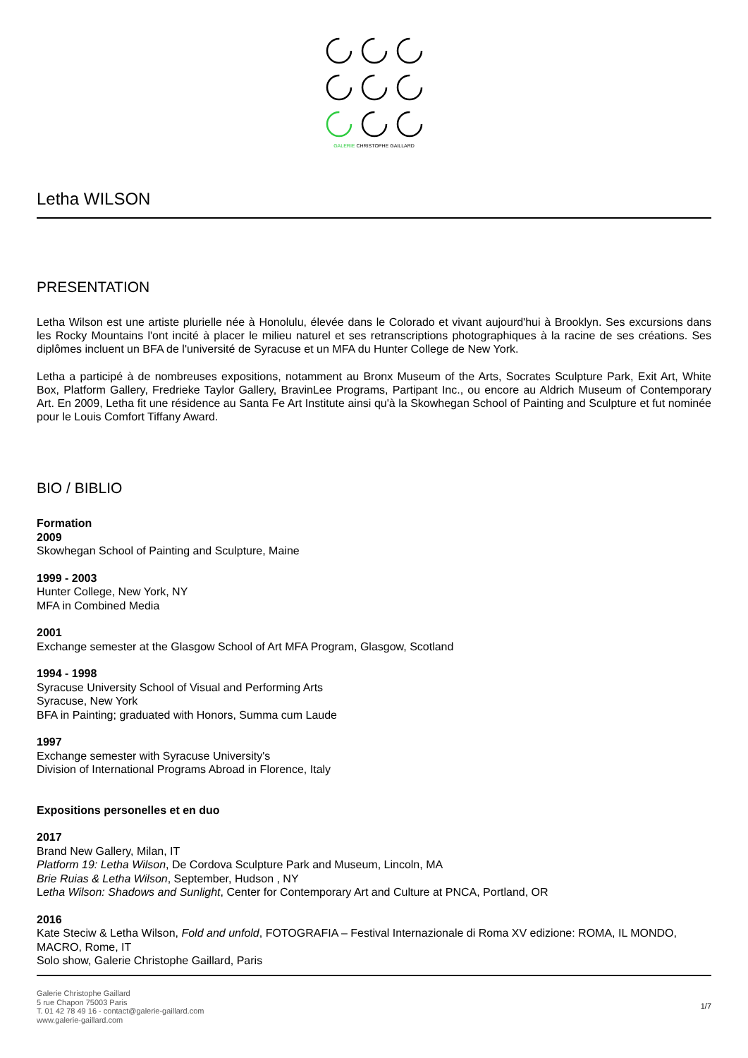GALERIE CHRISTOPHE GAILLARD
Letha WILSON
PRESENTATION
Letha Wilson est une artiste plurielle née à Honolulu, élevée dans le Colorado et vivant aujourd'hui à Brooklyn. Ses excursions dans les Rocky Mountains l'ont incité à placer le milieu naturel et ses retranscriptions photographiques à la racine de ses créations. Ses diplômes incluent un BFA de l'université de Syracuse et un MFA du Hunter College de New York.
Letha a participé à de nombreuses expositions, notamment au Bronx Museum of the Arts, Socrates Sculpture Park, Exit Art, White Box, Platform Gallery, Fredrieke Taylor Gallery, BravinLee Programs, Partipant Inc., ou encore au Aldrich Museum of Contemporary Art. En 2009, Letha fit une résidence au Santa Fe Art Institute ainsi qu'à la Skowhegan School of Painting and Sculpture et fut nominée pour le Louis Comfort Tiffany Award.
BIO / BIBLIO
Formation
2009
Skowhegan School of Painting and Sculpture, Maine
1999 - 2003
Hunter College, New York, NY
MFA in Combined Media
2001
Exchange semester at the Glasgow School of Art MFA Program, Glasgow, Scotland
1994 - 1998
Syracuse University School of Visual and Performing Arts
Syracuse, New York
BFA in Painting; graduated with Honors, Summa cum Laude
1997
Exchange semester with Syracuse University's
Division of International Programs Abroad in Florence, Italy
Expositions personelles et en duo
2017
Brand New Gallery, Milan, IT
Platform 19: Letha Wilson, De Cordova Sculpture Park and Museum, Lincoln, MA
Brie Ruias & Letha Wilson, September, Hudson , NY
Letha Wilson: Shadows and Sunlight, Center for Contemporary Art and Culture at PNCA, Portland, OR
2016
Kate Steciw & Letha Wilson, Fold and unfold, FOTOGRAFIA – Festival Internazionale di Roma XV edizione: ROMA, IL MONDO, MACRO, Rome, IT
Solo show, Galerie Christophe Gaillard, Paris
Galerie Christophe Gaillard
5 rue Chapon 75003 Paris
T. 01 42 78 49 16 - contact@galerie-gaillard.com
www.galerie-gaillard.com
1/7